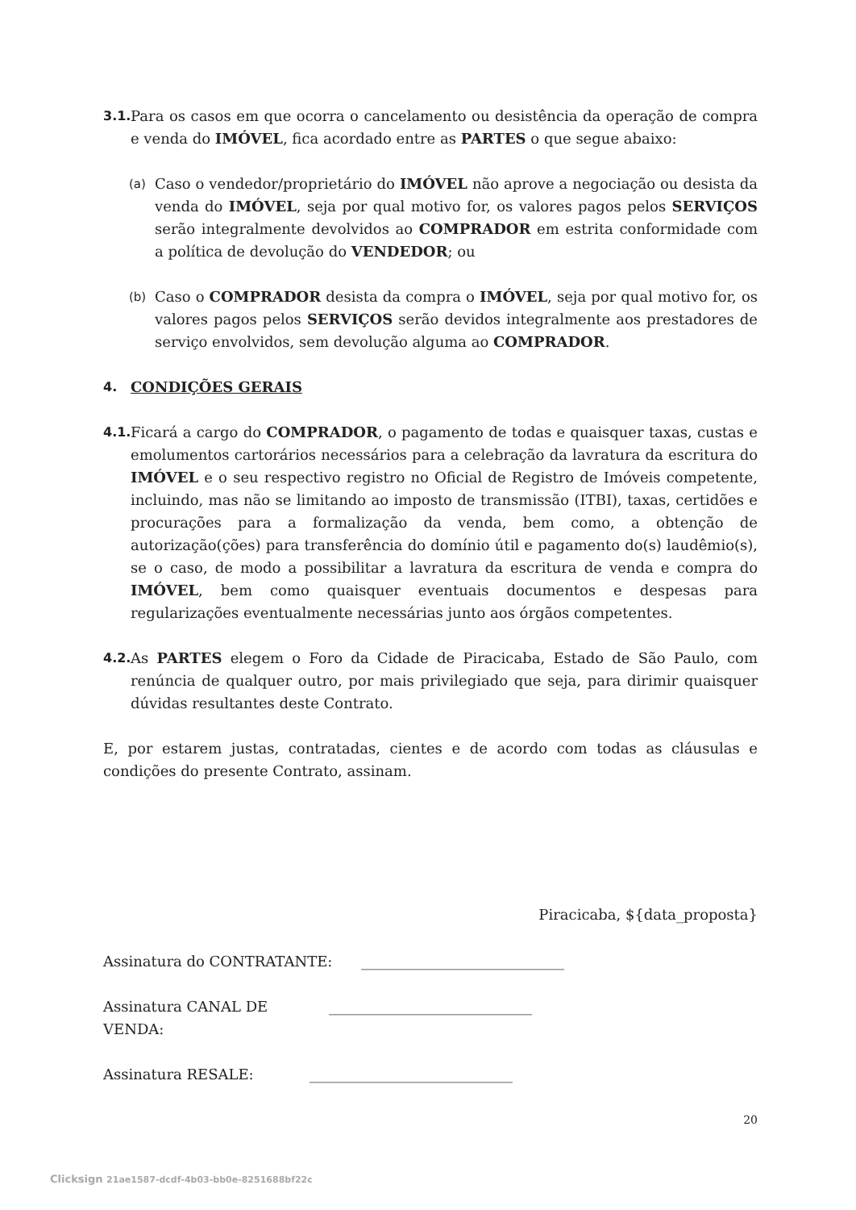3.1.
Para os casos em que ocorra o cancelamento ou desistência da operação de compra e venda do IMÓVEL, fica acordado entre as PARTES o que segue abaixo:
(a)
Caso o vendedor/proprietário do IMÓVEL não aprove a negociação ou desista da venda do IMÓVEL, seja por qual motivo for, os valores pagos pelos SERVIÇOS serão integralmente devolvidos ao COMPRADOR em estrita conformidade com a política de devolução do VENDEDOR; ou
(b)
Caso o COMPRADOR desista da compra o IMÓVEL, seja por qual motivo for, os valores pagos pelos SERVIÇOS serão devidos integralmente aos prestadores de serviço envolvidos, sem devolução alguma ao COMPRADOR.
4. CONDIÇÕES GERAIS
4.1.
Ficará a cargo do COMPRADOR, o pagamento de todas e quaisquer taxas, custas e emolumentos cartorários necessários para a celebração da lavratura da escritura do IMÓVEL e o seu respectivo registro no Oficial de Registro de Imóveis competente, incluindo, mas não se limitando ao imposto de transmissão (ITBI), taxas, certidões e procurações para a formalização da venda, bem como, a obtenção de autorização(ções) para transferência do domínio útil e pagamento do(s) laudêmio(s), se o caso, de modo a possibilitar a lavratura da escritura de venda e compra do IMÓVEL, bem como quaisquer eventuais documentos e despesas para regularizações eventualmente necessárias junto aos órgãos competentes.
4.2.
As PARTES elegem o Foro da Cidade de Piracicaba, Estado de São Paulo, com renúncia de qualquer outro, por mais privilegiado que seja, para dirimir quaisquer dúvidas resultantes deste Contrato.
E, por estarem justas, contratadas, cientes e de acordo com todas as cláusulas e condições do presente Contrato, assinam.
Piracicaba, ${data_proposta}
Assinatura do CONTRATANTE: ____________________________
Assinatura CANAL DE VENDA: ____________________________
Assinatura RESALE: ____________________________
20
Clicksign 21ae1587-dcdf-4b03-bb0e-8251688bf22c